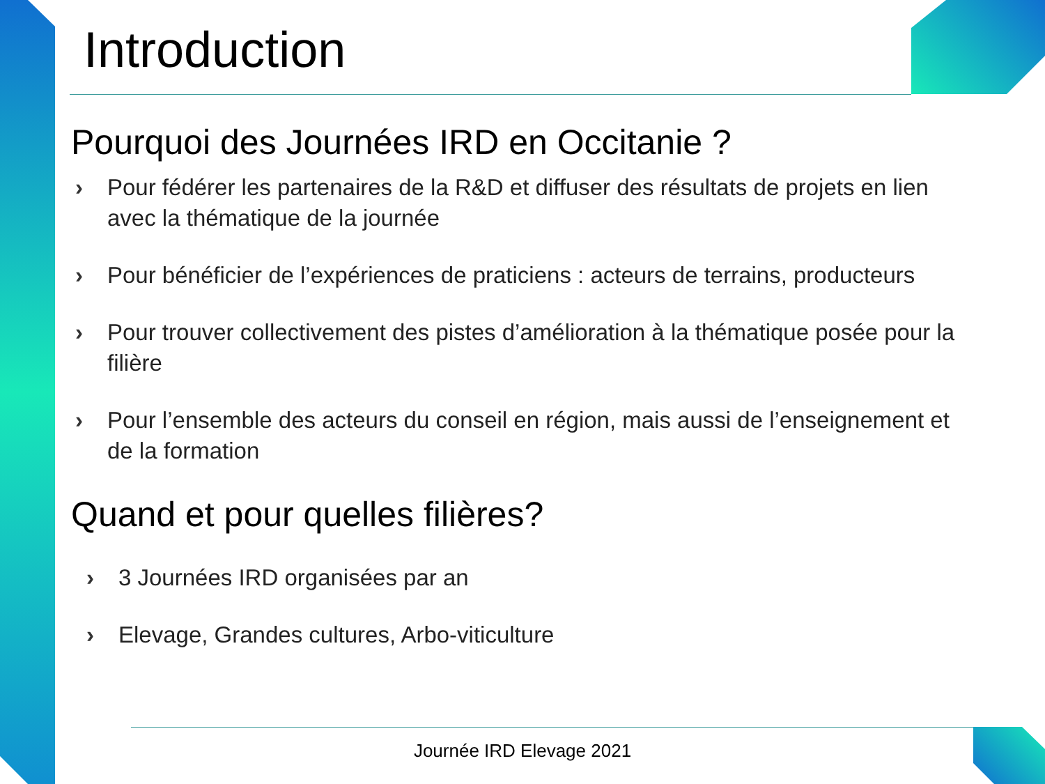Introduction
Pourquoi des Journées IRD en Occitanie ?
› Pour fédérer les partenaires de la R&D et diffuser des résultats de projets en lien avec la thématique de la journée
› Pour bénéficier de l’expériences de praticiens : acteurs de terrains, producteurs
› Pour trouver collectivement des pistes d’amélioration à la thématique posée pour la filière
› Pour l’ensemble des acteurs du conseil en région, mais aussi de l’enseignement et de la formation
Quand et pour quelles filières?
› 3 Journées IRD organisées par an
› Elevage, Grandes cultures, Arbo-viticulture
Journée IRD Elevage 2021